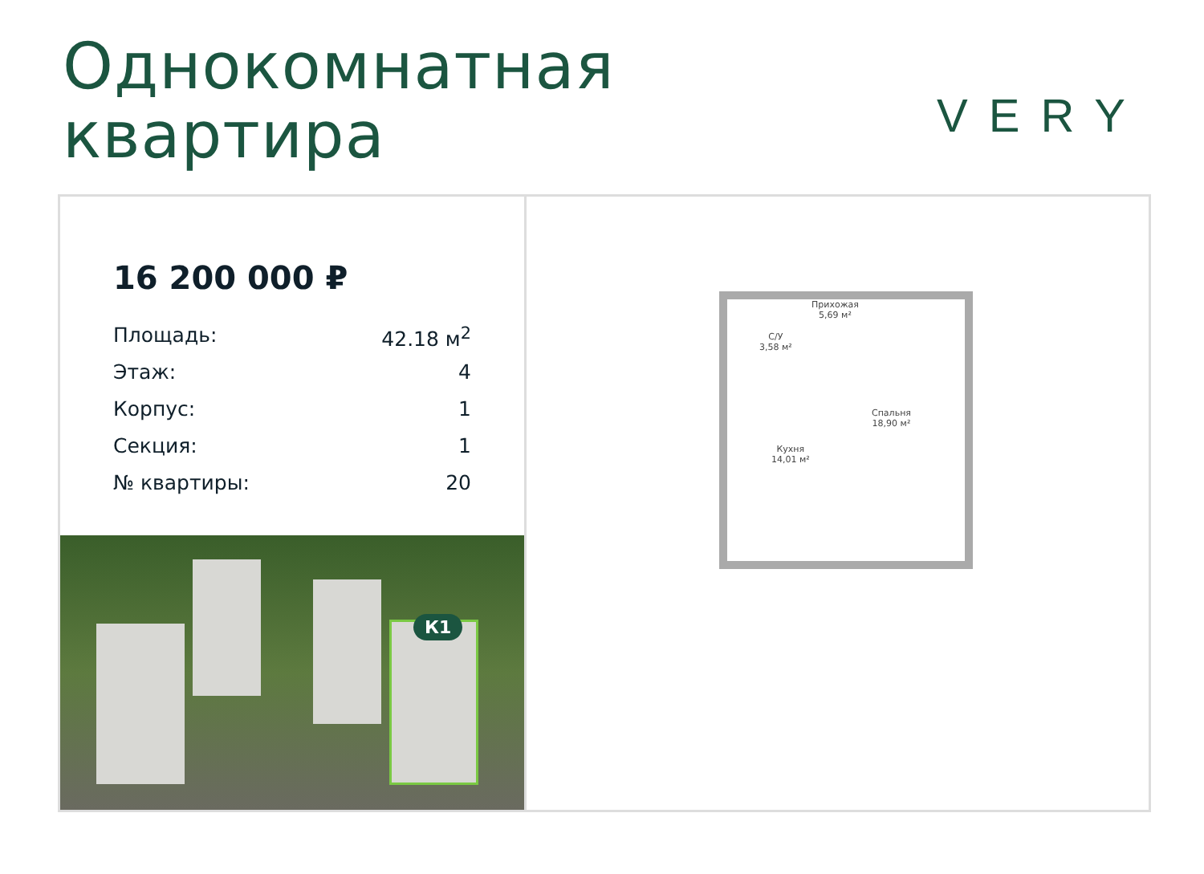Однокомнатная
квартира
VERY
16 200 000 ₽
Площадь: 42.18 м<sup>2</sup>
Этаж: 4
Корпус: 1
Секция: 1
№ квартиры: 20
К1
Прихожая
5,69 м²
С/У
3,58 м²
Спальня
18,90 м²
Кухня
14,01 м²